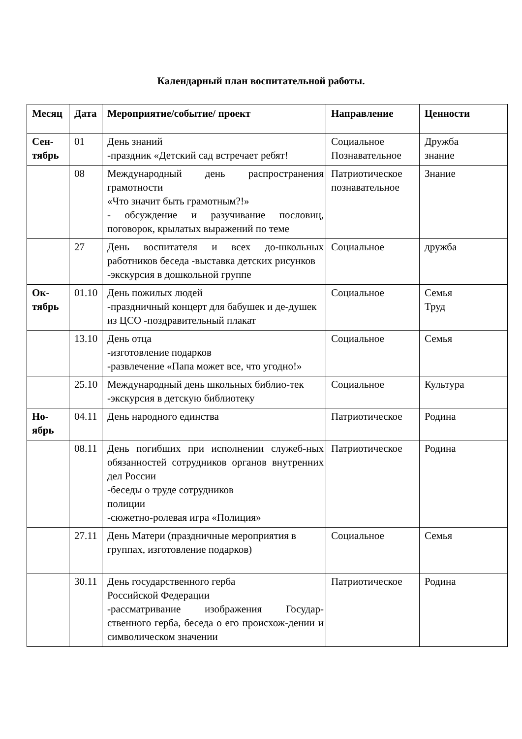Календарный план воспитательной работы.
| Месяц | Дата | Мероприятие/событие/ проект | Направление | Ценности |
| --- | --- | --- | --- | --- |
| Сен- тябрь | 01 | День знаний -праздник «Детский сад встречает ребят! | Социальное Познавательное | Дружба знание |
| | 08 | Международный день распространения грамотности «Что значит быть грамотным?!» - обсуждение и разучивание пословиц, поговорок, крылатых выражений по теме | Патриотическое познавательное | Знание |
| | 27 | День воспитателя и всех до-школьных работников беседа -выставка детских рисунков -экскурсия в дошкольной группе | Социальное | дружба |
| Ок- тябрь | 01.10 | День пожилых людей -праздничный концерт для бабушек и де-душек из ЦСО -поздравительный плакат | Социальное | Семья Труд |
| | 13.10 | День отца -изготовление подарков -развлечение «Папа может все, что угодно!» | Социальное | Семья |
| | 25.10 | Международный день школьных библио-тек -экскурсия в детскую библиотеку | Социальное | Культура |
| Но- ябрь | 04.11 | День народного единства | Патриотическое | Родина |
| | 08.11 | День погибших при исполнении служеб-ных обязанностей сотрудников органов внутренних дел России -беседы о труде сотрудников полиции -сюжетно-ролевая игра «Полиция» | Патриотическое | Родина |
| | 27.11 | День Матери (праздничные мероприятия в группах, изготовление подарков) | Социальное | Семья |
| | 30.11 | День государственного герба Российской Федерации -рассматривание изображения Государ-ственного герба, беседа о его происхож-дении и символическом значении | Патриотическое | Родина |